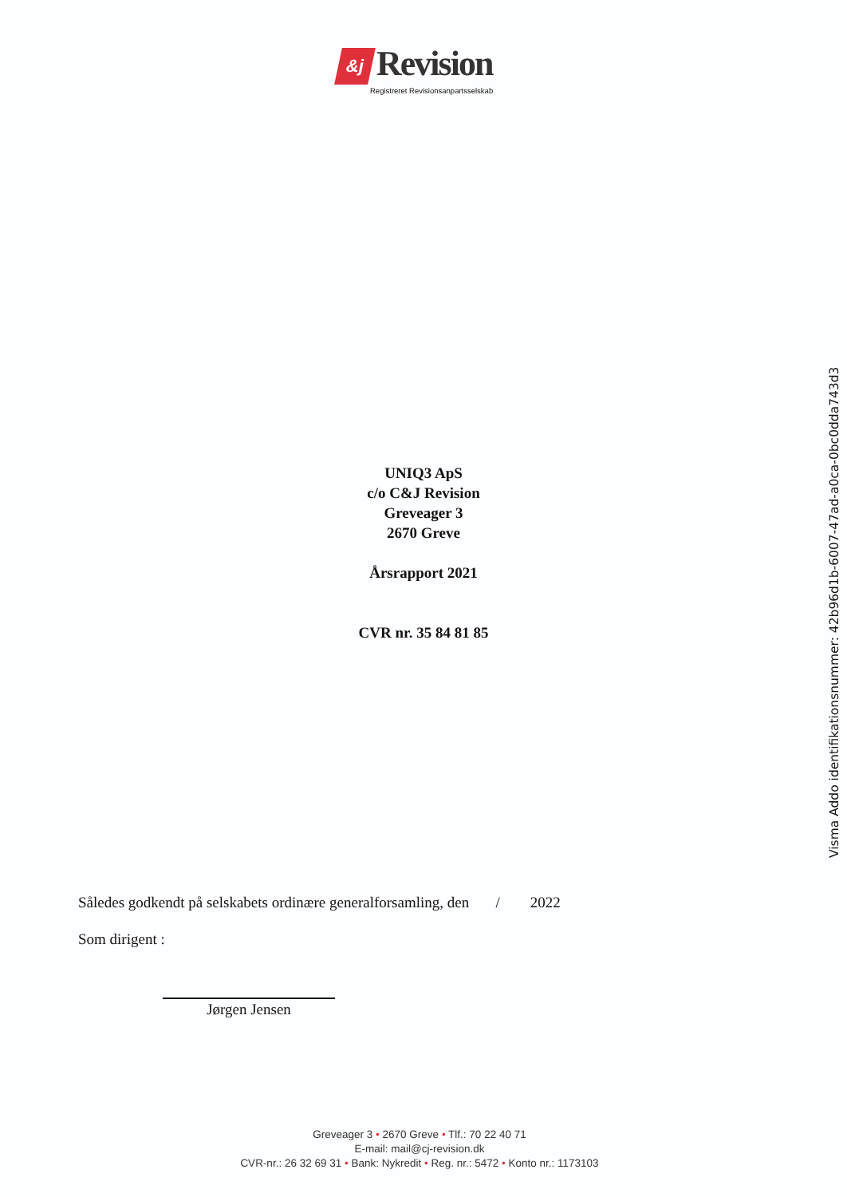&j Revision
Registreret Revisionsanpartsselskab
UNIQ3 ApS
c/o C&J Revision
Greveager 3
2670 Greve
Årsrapport 2021
CVR nr. 35 84 81 85
Således godkendt på selskabets ordinære generalforsamling, den / 2022
Som dirigent :
Jørgen Jensen
Greveager 3 • 2670 Greve • Tlf.: 70 22 40 71
E-mail: mail@cj-revision.dk
CVR-nr.: 26 32 69 31 • Bank: Nykredit • Reg. nr.: 5472 • Konto nr.: 1173103
Visma Addo identifikationsnummer: 42b96d1b-6007-47ad-a0ca-0bc0dda743d3